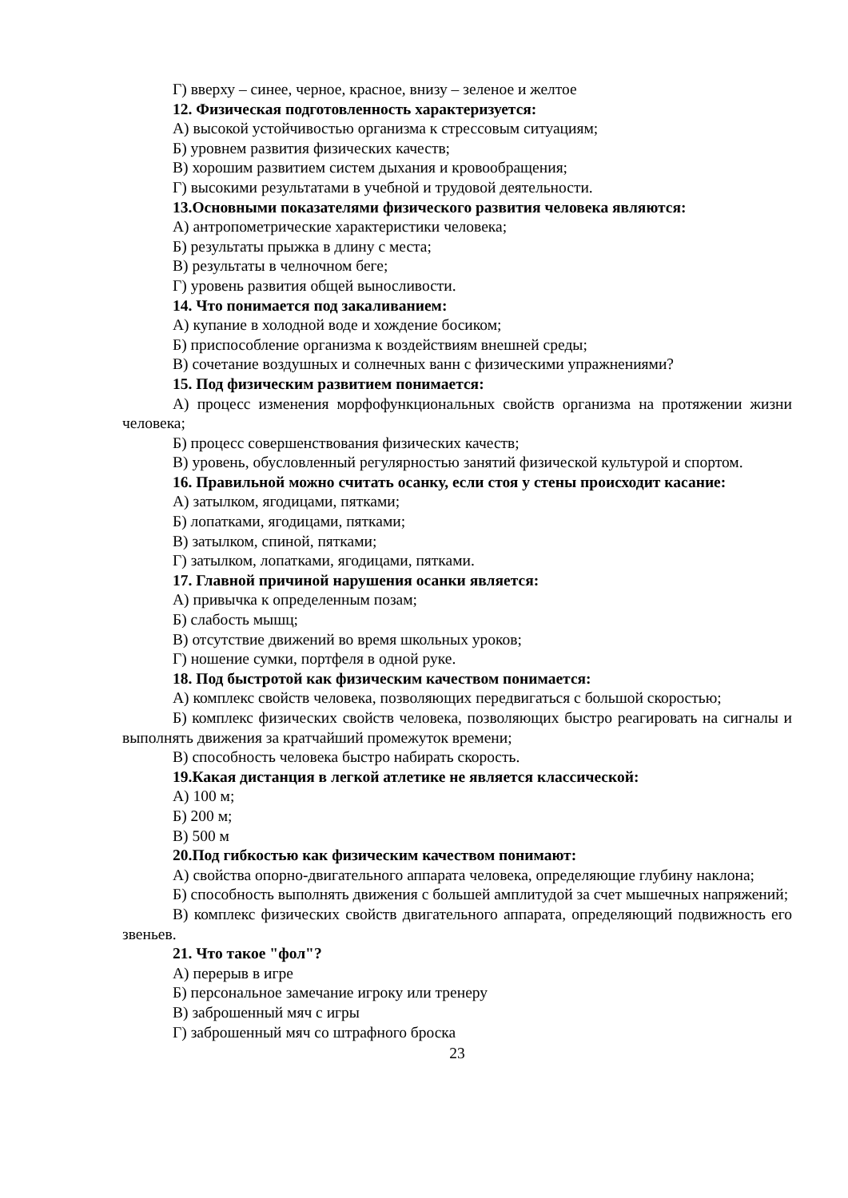Г) вверху – синее, черное, красное, внизу – зеленое и желтое
12. Физическая подготовленность характеризуется:
А) высокой устойчивостью организма к стрессовым ситуациям;
Б) уровнем развития физических качеств;
В) хорошим развитием систем дыхания и кровообращения;
Г) высокими результатами в учебной и трудовой деятельности.
13.Основными показателями физического развития человека являются:
А) антропометрические характеристики человека;
Б) результаты прыжка в длину с места;
В) результаты в челночном беге;
Г) уровень развития общей выносливости.
14. Что понимается под закаливанием:
А) купание в холодной воде и хождение босиком;
Б) приспособление организма к воздействиям внешней среды;
В) сочетание воздушных и солнечных ванн с физическими упражнениями?
15. Под физическим развитием понимается:
А) процесс изменения морфофункциональных свойств организма на протяжении жизни человека;
Б) процесс совершенствования физических качеств;
В) уровень, обусловленный регулярностью занятий физической культурой и спортом.
16. Правильной можно считать осанку, если стоя у стены происходит касание:
А) затылком, ягодицами, пятками;
Б) лопатками, ягодицами, пятками;
В) затылком, спиной, пятками;
Г) затылком, лопатками, ягодицами, пятками.
17. Главной причиной нарушения осанки является:
А) привычка к определенным позам;
Б) слабость мышц;
В) отсутствие движений во время школьных уроков;
Г) ношение сумки, портфеля в одной руке.
18. Под быстротой как физическим качеством понимается:
А) комплекс свойств человека, позволяющих передвигаться с большой скоростью;
Б) комплекс физических свойств человека, позволяющих быстро реагировать на сигналы и выполнять движения за кратчайший промежуток времени;
В) способность человека быстро набирать скорость.
19.Какая дистанция в легкой атлетике не является классической:
А) 100 м;
Б) 200 м;
В) 500 м
20.Под гибкостью как физическим качеством понимают:
А) свойства опорно-двигательного аппарата человека, определяющие глубину наклона;
Б) способность выполнять движения с большей амплитудой за счет мышечных напряжений;
В) комплекс физических свойств двигательного аппарата, определяющий подвижность его звеньев.
21. Что такое "фол"?
А) перерыв в игре
Б) персональное замечание игроку или тренеру
В) заброшенный мяч с игры
Г) заброшенный мяч со штрафного броска
23